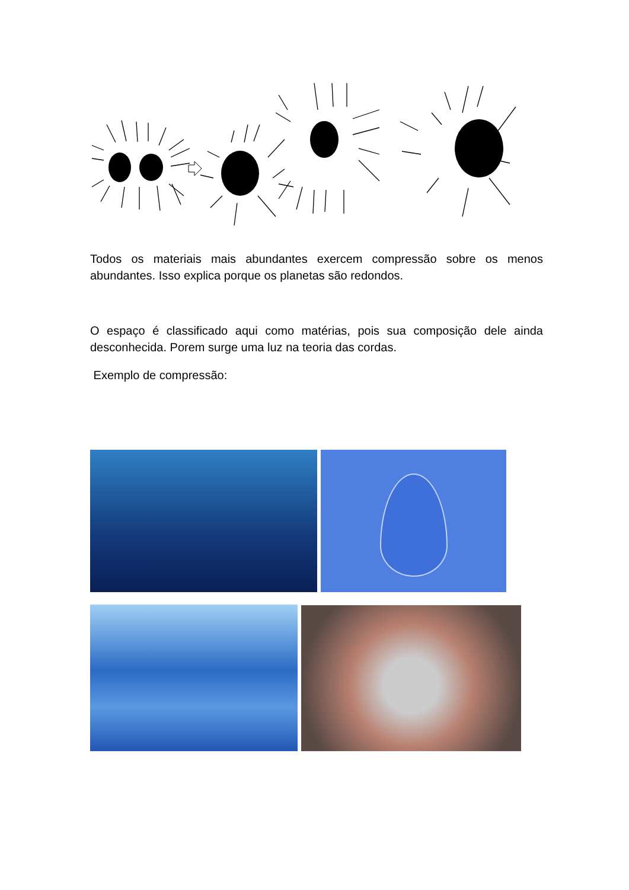Todos os materiais mais abundantes exercem compressão sobre os menos abundantes. Isso explica porque os planetas são redondos.
O espaço é classificado aqui como matérias, pois sua composição dele ainda desconhecida. Porem surge uma luz na teoria das cordas.
Exemplo de compressão: